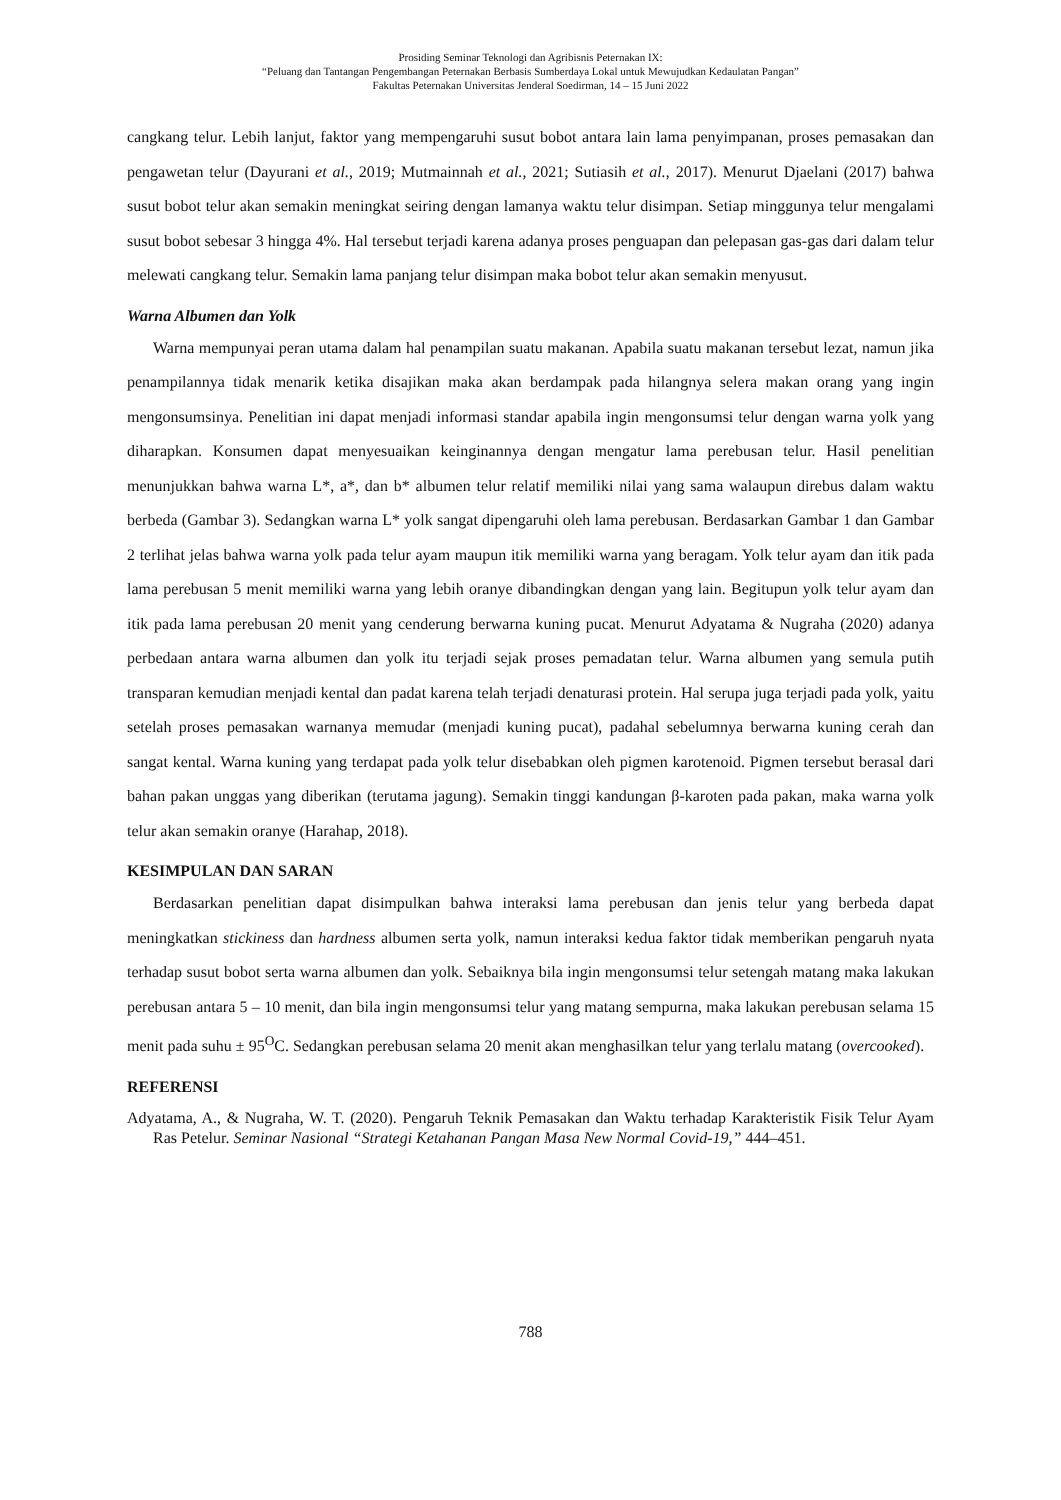Prosiding Seminar Teknologi dan Agribisnis Peternakan IX:
“Peluang dan Tantangan Pengembangan Peternakan Berbasis Sumberdaya Lokal untuk Mewujudkan Kedaulatan Pangan”
Fakultas Peternakan Universitas Jenderal Soedirman, 14 – 15 Juni 2022
cangkang telur. Lebih lanjut, faktor yang mempengaruhi susut bobot antara lain lama penyimpanan, proses pemasakan dan pengawetan telur (Dayurani et al., 2019; Mutmainnah et al., 2021; Sutiasih et al., 2017). Menurut Djaelani (2017) bahwa susut bobot telur akan semakin meningkat seiring dengan lamanya waktu telur disimpan. Setiap minggunya telur mengalami susut bobot sebesar 3 hingga 4%. Hal tersebut terjadi karena adanya proses penguapan dan pelepasan gas-gas dari dalam telur melewati cangkang telur. Semakin lama panjang telur disimpan maka bobot telur akan semakin menyusut.
Warna Albumen dan Yolk
Warna mempunyai peran utama dalam hal penampilan suatu makanan. Apabila suatu makanan tersebut lezat, namun jika penampilannya tidak menarik ketika disajikan maka akan berdampak pada hilangnya selera makan orang yang ingin mengonsumsinya. Penelitian ini dapat menjadi informasi standar apabila ingin mengonsumsi telur dengan warna yolk yang diharapkan. Konsumen dapat menyesuaikan keinginannya dengan mengatur lama perebusan telur. Hasil penelitian menunjukkan bahwa warna L*, a*, dan b* albumen telur relatif memiliki nilai yang sama walaupun direbus dalam waktu berbeda (Gambar 3). Sedangkan warna L* yolk sangat dipengaruhi oleh lama perebusan. Berdasarkan Gambar 1 dan Gambar 2 terlihat jelas bahwa warna yolk pada telur ayam maupun itik memiliki warna yang beragam. Yolk telur ayam dan itik pada lama perebusan 5 menit memiliki warna yang lebih oranye dibandingkan dengan yang lain. Begitupun yolk telur ayam dan itik pada lama perebusan 20 menit yang cenderung berwarna kuning pucat. Menurut Adyatama & Nugraha (2020) adanya perbedaan antara warna albumen dan yolk itu terjadi sejak proses pemadatan telur. Warna albumen yang semula putih transparan kemudian menjadi kental dan padat karena telah terjadi denaturasi protein. Hal serupa juga terjadi pada yolk, yaitu setelah proses pemasakan warnanya memudar (menjadi kuning pucat), padahal sebelumnya berwarna kuning cerah dan sangat kental. Warna kuning yang terdapat pada yolk telur disebabkan oleh pigmen karotenoid. Pigmen tersebut berasal dari bahan pakan unggas yang diberikan (terutama jagung). Semakin tinggi kandungan β-karoten pada pakan, maka warna yolk telur akan semakin oranye (Harahap, 2018).
KESIMPULAN DAN SARAN
Berdasarkan penelitian dapat disimpulkan bahwa interaksi lama perebusan dan jenis telur yang berbeda dapat meningkatkan stickiness dan hardness albumen serta yolk, namun interaksi kedua faktor tidak memberikan pengaruh nyata terhadap susut bobot serta warna albumen dan yolk. Sebaiknya bila ingin mengonsumsi telur setengah matang maka lakukan perebusan antara 5 – 10 menit, dan bila ingin mengonsumsi telur yang matang sempurna, maka lakukan perebusan selama 15 menit pada suhu ± 95<sup>O</sup>C. Sedangkan perebusan selama 20 menit akan menghasilkan telur yang terlalu matang (overcooked).
REFERENSI
Adyatama, A., & Nugraha, W. T. (2020). Pengaruh Teknik Pemasakan dan Waktu terhadap Karakteristik Fisik Telur Ayam Ras Petelur. Seminar Nasional “Strategi Ketahanan Pangan Masa New Normal Covid-19,” 444–451.
788